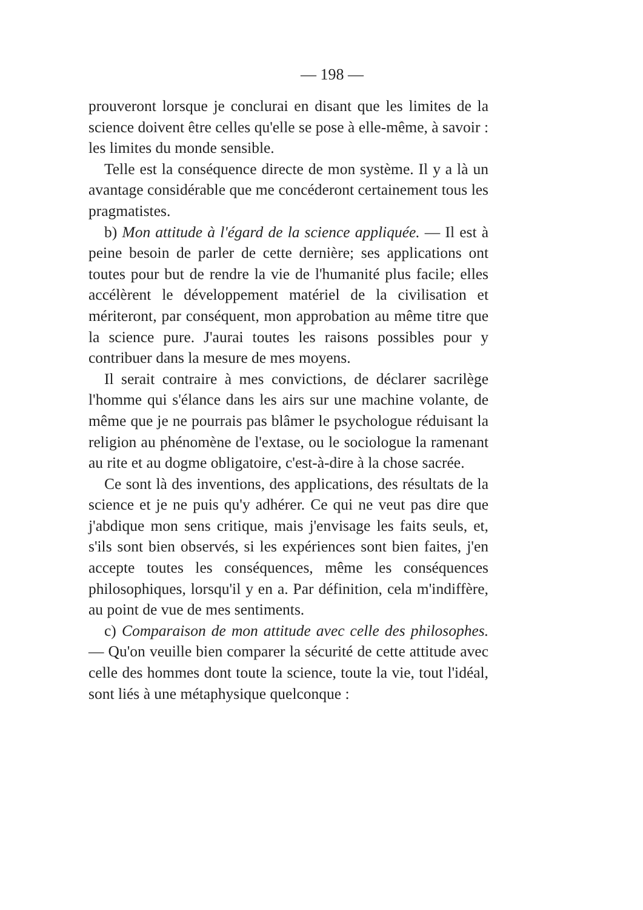— 198 —
prouveront lorsque je conclurai en disant que les limites de la science doivent être celles qu'elle se pose à elle-même, à savoir : les limites du monde sensible.
Telle est la conséquence directe de mon système. Il y a là un avantage considérable que me concéderont certainement tous les pragmatistes.
b) Mon attitude à l'égard de la science appliquée. — Il est à peine besoin de parler de cette dernière; ses applications ont toutes pour but de rendre la vie de l'humanité plus facile; elles accélèrent le développement matériel de la civilisation et mériteront, par conséquent, mon approbation au même titre que la science pure. J'aurai toutes les raisons possibles pour y contribuer dans la mesure de mes moyens.
Il serait contraire à mes convictions, de déclarer sacrilège l'homme qui s'élance dans les airs sur une machine volante, de même que je ne pourrais pas blâmer le psychologue réduisant la religion au phénomène de l'extase, ou le sociologue la ramenant au rite et au dogme obligatoire, c'est-à-dire à la chose sacrée.
Ce sont là des inventions, des applications, des résultats de la science et je ne puis qu'y adhérer. Ce qui ne veut pas dire que j'abdique mon sens critique, mais j'envisage les faits seuls, et, s'ils sont bien observés, si les expériences sont bien faites, j'en accepte toutes les conséquences, même les conséquences philosophiques, lorsqu'il y en a. Par définition, cela m'indiffère, au point de vue de mes sentiments.
c) Comparaison de mon attitude avec celle des philosophes. — Qu'on veuille bien comparer la sécurité de cette attitude avec celle des hommes dont toute la science, toute la vie, tout l'idéal, sont liés à une métaphysique quelconque :